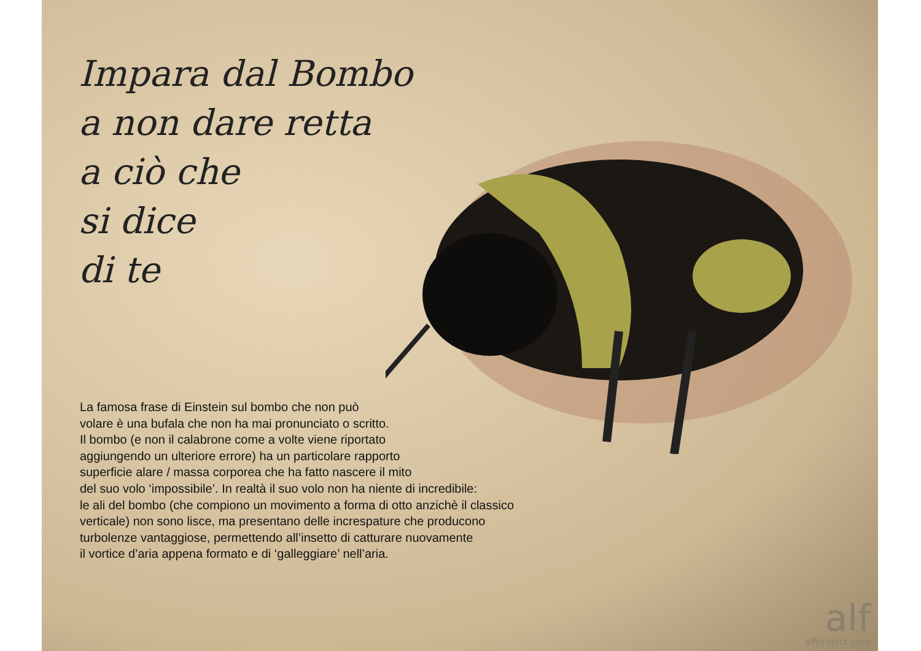Impara dal Bombo
a non dare retta
a ciò che
si dice
di te
La famosa frase di Einstein sul bombo che non può
volare è una bufala che non ha mai pronunciato o scritto.
Il bombo (e non il calabrone come a volte viene riportato
aggiungendo un ulteriore errore) ha un particolare rapporto
superficie alare / massa corporea che ha fatto nascere il mito
del suo volo ‘impossibile’. In realtà il suo volo non ha niente di incredibile:
le ali del bombo (che compiono un movimento a forma di otto anzichè il classico
verticale) non sono lisce, ma presentano delle increspature che producono
turbolenze vantaggiose, permettendo all’insetto di catturare nuovamente
il vortice d’aria appena formato e di ‘galleggiare’ nell’aria.
alf
alfproject.com